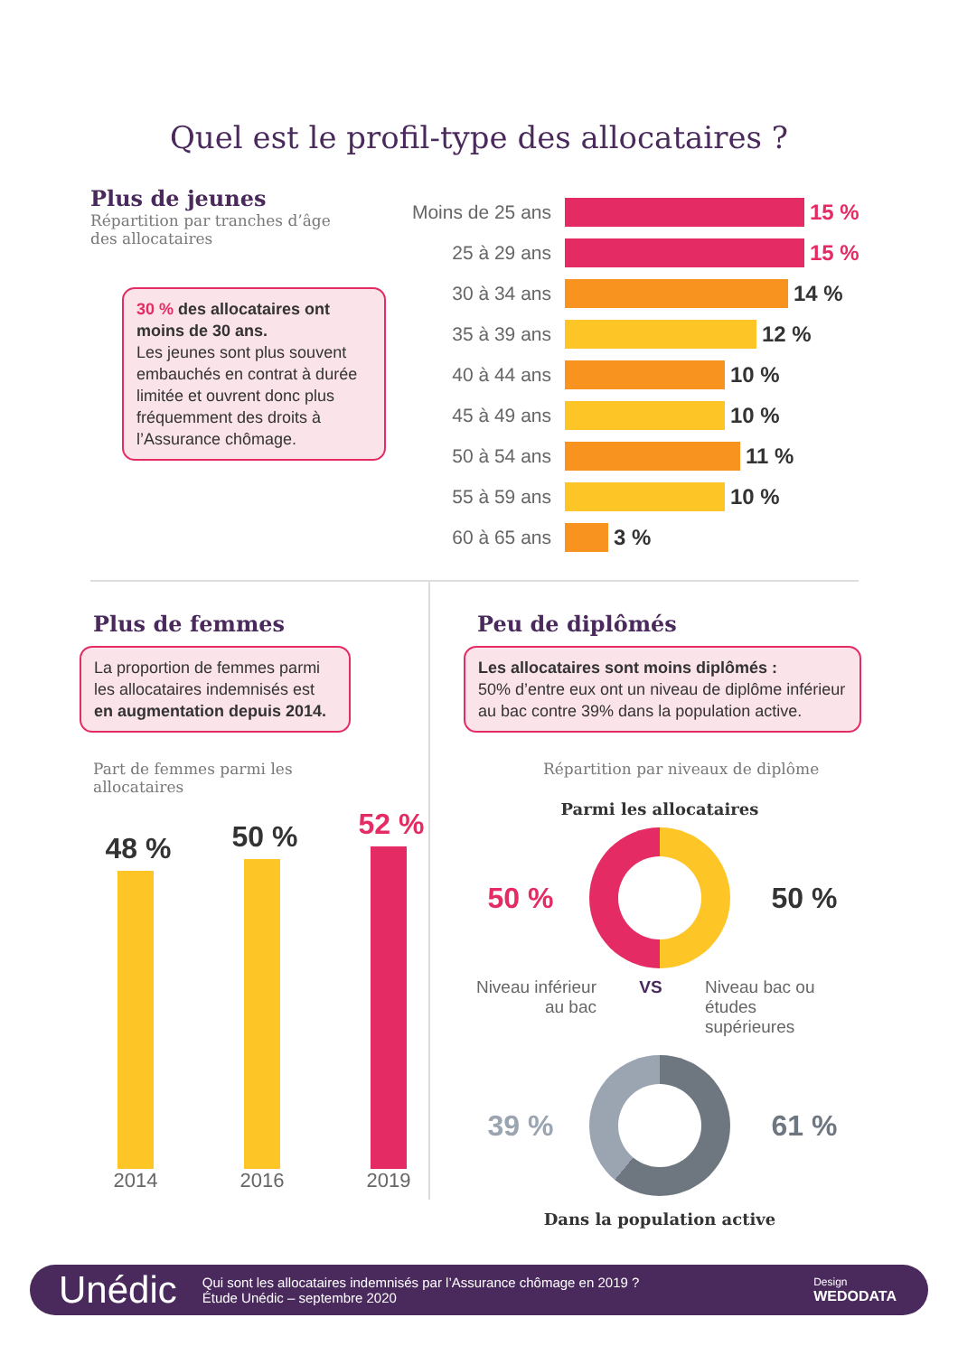Quel est le profil-type des allocataires ?
Plus de jeunes
Répartition par tranches d’âge des allocataires
30 % des allocataires ont moins de 30 ans.
Les jeunes sont plus souvent embauchés en contrat à durée limitée et ouvrent donc plus fréquemment des droits à l’Assurance chômage.
Moins de 25 ans
15 %
25 à 29 ans 15 %
30 à 34 ans 14 %
35 à 39 ans 12 %
40 à 44 ans 10 %
45 à 49 ans 10 %
50 à 54 ans 11 %
55 à 59 ans 10 %
60 à 65 ans 3 %
Plus de femmes
La proportion de femmes parmi les allocataires indemnisés est en augmentation depuis 2014.
Part de femmes parmi les allocataires
48 %
2014
50 %
2016
52 %
2019
Peu de diplômés
Les allocataires sont moins diplômés :
50% d’entre eux ont un niveau de diplôme inférieur au bac contre 39% dans la population active.
Répartition par niveaux de diplôme
Parmi les allocataires
50 % 50 %
Niveau inférieur au bac
VS Niveau bac ou études supérieures
39 % 61 %
Dans la population active
Unédic
Qui sont les allocataires indemnisés par l’Assurance chômage en 2019 ?
Étude Unédic – septembre 2020
Design
WEDODATA